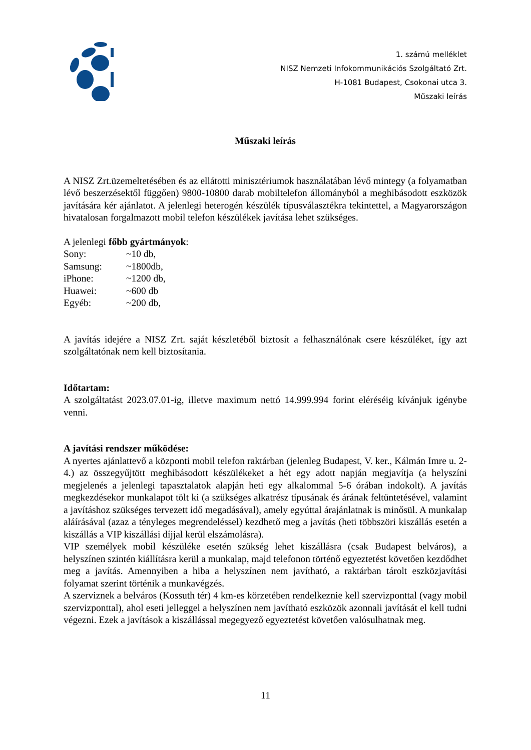1. számú melléklet
NISZ Nemzeti Infokommunikációs Szolgáltató Zrt.
H-1081 Budapest, Csokonai utca 3.
Műszaki leírás
Műszaki leírás
A NISZ Zrt.üzemeltetésében és az ellátotti minisztériumok használatában lévő mintegy (a folyamatban lévő beszerzésektől függően) 9800-10800 darab mobiltelefon állományból a meghibásodott eszközök javítására kér ajánlatot. A jelenlegi heterogén készülék típusválasztékra tekintettel, a Magyarországon hivatalosan forgalmazott mobil telefon készülékek javítása lehet szükséges.
A jelenlegi főbb gyártmányok:
Sony: ~10 db,
Samsung: ~1800db,
iPhone: ~1200 db,
Huawei: ~600 db
Egyéb: ~200 db,
A javítás idejére a NISZ Zrt. saját készletéből biztosít a felhasználónak csere készüléket, így azt szolgáltatónak nem kell biztosítania.
Időtartam:
A szolgáltatást 2023.07.01-ig, illetve maximum nettó 14.999.994 forint eléréséig kívánjuk igénybe venni.
A javítási rendszer működése:
A nyertes ajánlattevő a központi mobil telefon raktárban (jelenleg Budapest, V. ker., Kálmán Imre u. 2-4.) az összegyűjtött meghibásodott készülékeket a hét egy adott napján megjavítja (a helyszíni megjelenés a jelenlegi tapasztalatok alapján heti egy alkalommal 5-6 órában indokolt). A javítás megkezdésekor munkalapot tölt ki (a szükséges alkatrész típusának és árának feltüntetésével, valamint a javításhoz szükséges tervezett idő megadásával), amely egyúttal árajánlatnak is minősül. A munkalap aláírásával (azaz a tényleges megrendeléssel) kezdhető meg a javítás (heti többszöri kiszállás esetén a kiszállás a VIP kiszállási díjjal kerül elszámolásra).
VIP személyek mobil készüléke esetén szükség lehet kiszállásra (csak Budapest belváros), a helyszínen szintén kiállításra kerül a munkalap, majd telefonon történő egyeztetést követően kezdődhet meg a javítás. Amennyiben a hiba a helyszínen nem javítható, a raktárban tárolt eszközjavítási folyamat szerint történik a munkavégzés.
A szerviznek a belváros (Kossuth tér) 4 km-es körzetében rendelkeznie kell szervizponttal (vagy mobil szervizponttal), ahol eseti jelleggel a helyszínen nem javítható eszközök azonnali javítását el kell tudni végezni. Ezek a javítások a kiszállással megegyező egyeztetést követően valósulhatnak meg.
11